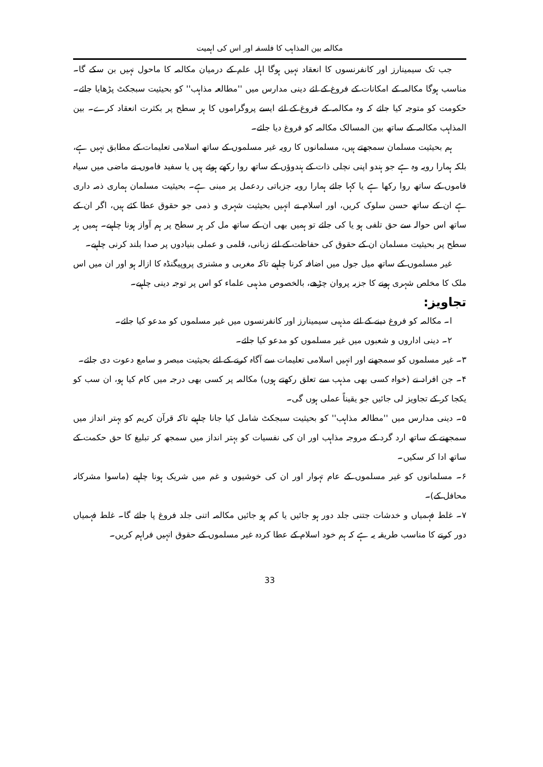مکالمہ بین المذاہب کا فلسفہ اور اس کی اہمیت
جب تک سیمینارز اور کانفرنسوں کا انعقاد نہیں ہوگا اہل علم کے درمیان مکالمہ کا ماحول نہیں بن سکے گا۔ مناسب ہوگا مکالمہ کے امکانات کے فروغ کے لئے دینی مدارس میں ''مطالعہ مذاہب'' کو بحیثیت سبجکٹ پڑھایا جائے۔ حکومت کو متوجہ کیا جائے کہ وہ مکالمہ کے فروغ کے لئے ایسے پروگراموں کا ہر سطح پر بکثرت انعقاد کرے۔ بین المذاہب مکالمہ کے ساتھ بین المسالک مکالمہ کو فروغ دیا جائے۔
ہم بحیثیت مسلمان سمجھتے ہیں، مسلمانوں کا رویہ غیر مسلموں کے ساتھ اسلامی تعلیمات کے مطابق نہیں ہے، بلکہ ہمارا رویہ وہ ہے جو ہندو اپنی نچلی ذات کے ہندوؤں کے ساتھ روا رکھے ہوئے ہیں یا سفید فاموں نے ماضی میں سیاہ فاموں کے ساتھ روا رکھا ہے یا کہا جائے ہمارا رویہ جزباتی ردعمل پر مبنی ہے۔ بحیثیت مسلمان ہماری ذمہ داری ہے ان کے ساتھ حسن سلوک کریں، اور اسلام نے انہیں بحیثیت شہری و ذمی جو حقوق عطا کئے ہیں، اگر ان کے ساتھ اس حوالہ سے حق تلفی ہو یا کی جائے تو ہمیں بھی ان کے ساتھ مل کر ہر سطح پر ہم آواز ہونا چاہیے۔ ہمیں ہر سطح پر بحیثیت مسلمان ان کے حقوق کی حفاظت کے لئے زبانی، قلمی و عملی بنیادوں پر صدا بلند کرنی چاہیے۔
غیر مسلموں کے ساتھ میل جول میں اضافہ کرنا چاہیے تاکہ مغربی و مشنری پروپیگنڈہ کا ازالہ ہو اور ان میں اس ملک کا مخلص شہری ہونے کا جزبہ پروان چڑھے، بالخصوص مذہبی علماء کو اس پر توجہ دینی چاہیے۔
تجاویز:
ا۔ مکالمہ کو فروغ دینے کے لئے مذہبی سیمینارز اور کانفرنسوں میں غیر مسلموں کو مدعو کیا جائے۔
۲۔ دینی اداروں و شعبوں میں غیر مسلموں کو مدعو کیا جائے۔
۳۔ غیر مسلموں کو سمجھنے اور انہیں اسلامی تعلیمات سے آگاہ کرنے کے لئے بحیثیت مبصر و سامع دعوت دی جائے۔
۴۔ جن افراد نے (خواہ کسی بھی مذہب سے تعلق رکھتے ہوں) مکالمہ پر کسی بھی درجہ میں کام کیا ہو، ان سب کو یکجا کر کے تجاویز لی جائیں جو یقیناً عملی ہوں گی۔
۵۔ دینی مدارس میں ''مطالعہ مذاہب'' کو بحیثیت سبجکٹ شامل کیا جانا چاہیے تاکہ قرآن کریم کو بہتر انداز میں سمجھنے کے ساتھ ارد گرد کے مروجہ مذاہب اور ان کی نفسیات کو بہتر انداز میں سمجھ کر تبلیغ کا حق حکمت کے ساتھ ادا کر سکیں۔
۶۔ مسلمانوں کو غیر مسلموں کے عام تہوار اور ان کی خوشیوں و غم میں شریک ہونا چاہیے (ماسوا مشرکانہ محافل کے)۔
۷۔ غلط فہمیاں و خدشات جتنی جلد دور ہو جائیں یا کم ہو جائیں مکالمہ اتنی جلد فروغ پا جائے گا۔ غلط فہمیاں دور کرنے کا مناسب طریقہ یہ ہے کہ ہم خود اسلام کے عطا کردہ غیر مسلموں کے حقوق انہیں فراہم کریں۔
33